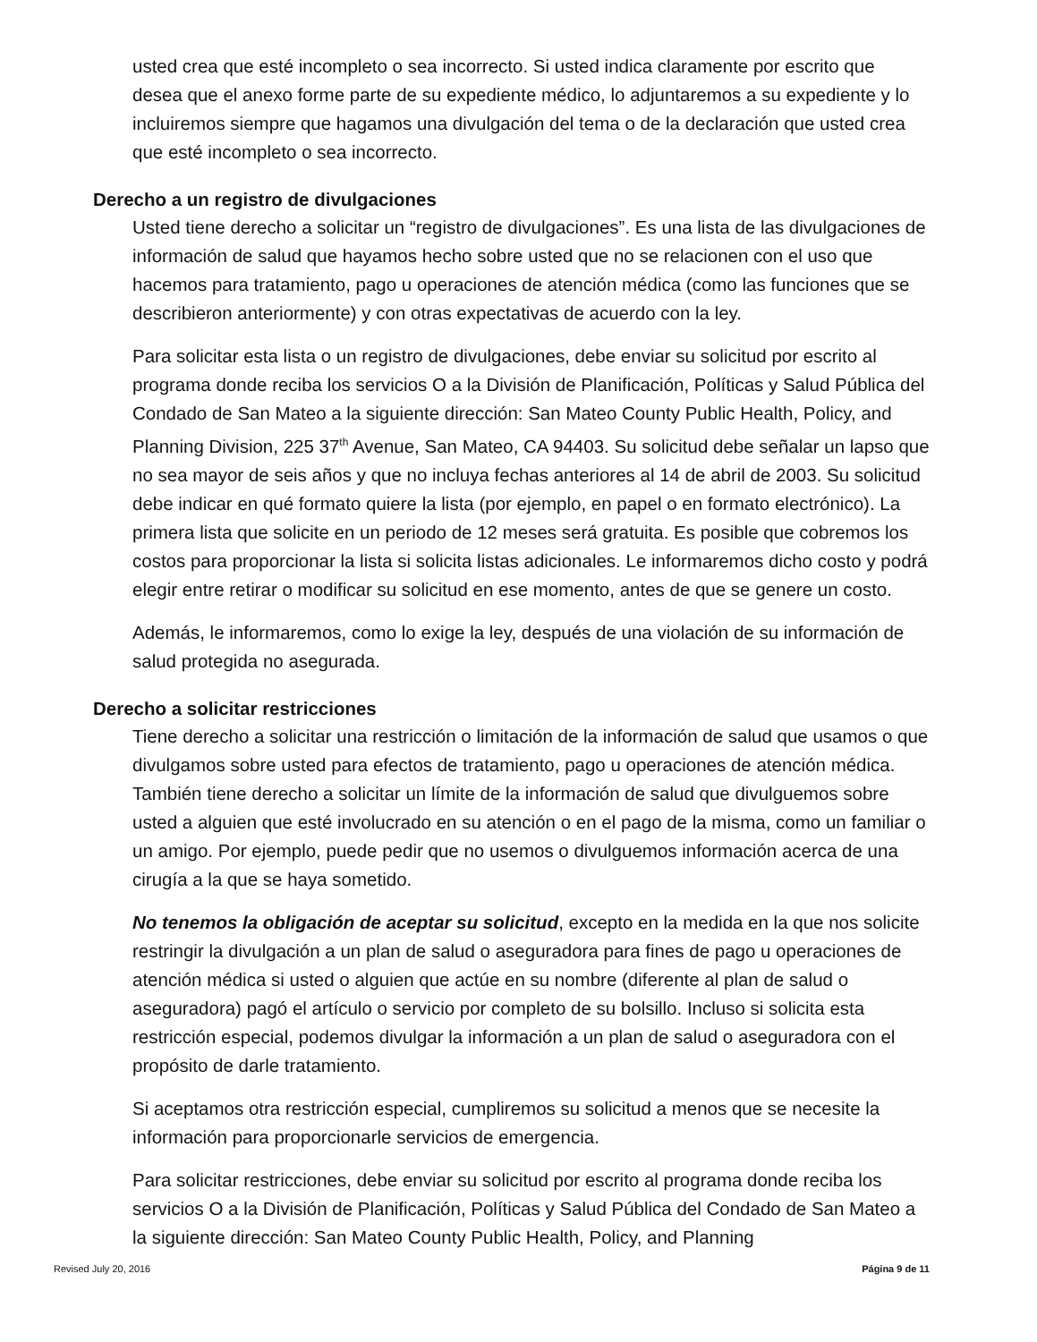usted crea que esté incompleto o sea incorrecto. Si usted indica claramente por escrito que desea que el anexo forme parte de su expediente médico, lo adjuntaremos a su expediente y lo incluiremos siempre que hagamos una divulgación del tema o de la declaración que usted crea que esté incompleto o sea incorrecto.
Derecho a un registro de divulgaciones
Usted tiene derecho a solicitar un “registro de divulgaciones”. Es una lista de las divulgaciones de información de salud que hayamos hecho sobre usted que no se relacionen con el uso que hacemos para tratamiento, pago u operaciones de atención médica (como las funciones que se describieron anteriormente) y con otras expectativas de acuerdo con la ley.
Para solicitar esta lista o un registro de divulgaciones, debe enviar su solicitud por escrito al programa donde reciba los servicios O a la División de Planificación, Políticas y Salud Pública del Condado de San Mateo a la siguiente dirección: San Mateo County Public Health, Policy, and Planning Division, 225 37<sup>th</sup> Avenue, San Mateo, CA 94403. Su solicitud debe señalar un lapso que no sea mayor de seis años y que no incluya fechas anteriores al 14 de abril de 2003. Su solicitud debe indicar en qué formato quiere la lista (por ejemplo, en papel o en formato electrónico). La primera lista que solicite en un periodo de 12 meses será gratuita. Es posible que cobremos los costos para proporcionar la lista si solicita listas adicionales. Le informaremos dicho costo y podrá elegir entre retirar o modificar su solicitud en ese momento, antes de que se genere un costo.
Además, le informaremos, como lo exige la ley, después de una violación de su información de salud protegida no asegurada.
Derecho a solicitar restricciones
Tiene derecho a solicitar una restricción o limitación de la información de salud que usamos o que divulgamos sobre usted para efectos de tratamiento, pago u operaciones de atención médica. También tiene derecho a solicitar un límite de la información de salud que divulguemos sobre usted a alguien que esté involucrado en su atención o en el pago de la misma, como un familiar o un amigo. Por ejemplo, puede pedir que no usemos o divulguemos información acerca de una cirugía a la que se haya sometido.
No tenemos la obligación de aceptar su solicitud, excepto en la medida en la que nos solicite restringir la divulgación a un plan de salud o aseguradora para fines de pago u operaciones de atención médica si usted o alguien que actúe en su nombre (diferente al plan de salud o aseguradora) pagó el artículo o servicio por completo de su bolsillo. Incluso si solicita esta restricción especial, podemos divulgar la información a un plan de salud o aseguradora con el propósito de darle tratamiento.
Si aceptamos otra restricción especial, cumpliremos su solicitud a menos que se necesite la información para proporcionarle servicios de emergencia.
Para solicitar restricciones, debe enviar su solicitud por escrito al programa donde reciba los servicios O a la División de Planificación, Políticas y Salud Pública del Condado de San Mateo a la siguiente dirección: San Mateo County Public Health, Policy, and Planning
Revised July 20, 2016 Página 9 de 11